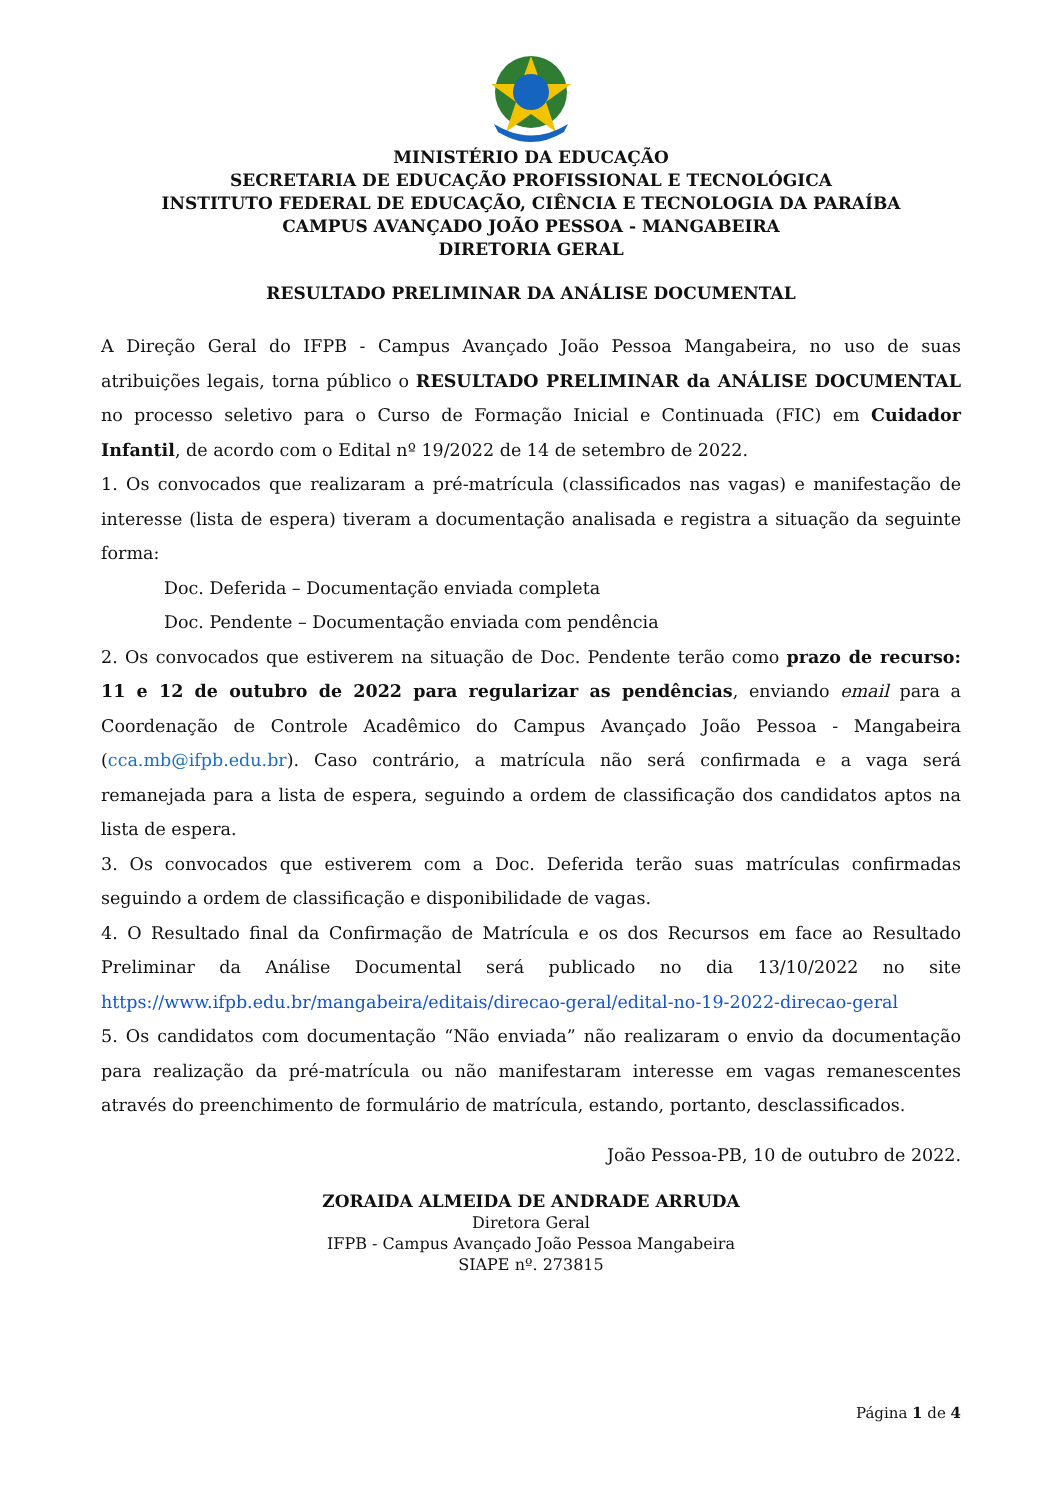MINISTÉRIO DA EDUCAÇÃO
SECRETARIA DE EDUCAÇÃO PROFISSIONAL E TECNOLÓGICA
INSTITUTO FEDERAL DE EDUCAÇÃO, CIÊNCIA E TECNOLOGIA DA PARAÍBA
CAMPUS AVANÇADO JOÃO PESSOA - MANGABEIRA
DIRETORIA GERAL
RESULTADO PRELIMINAR DA ANÁLISE DOCUMENTAL
A Direção Geral do IFPB - Campus Avançado João Pessoa Mangabeira, no uso de suas atribuições legais, torna público o RESULTADO PRELIMINAR da ANÁLISE DOCUMENTAL no processo seletivo para o Curso de Formação Inicial e Continuada (FIC) em Cuidador Infantil, de acordo com o Edital nº 19/2022 de 14 de setembro de 2022.
1. Os convocados que realizaram a pré-matrícula (classificados nas vagas) e manifestação de interesse (lista de espera) tiveram a documentação analisada e registra a situação da seguinte forma:
Doc. Deferida – Documentação enviada completa
Doc. Pendente – Documentação enviada com pendência
2. Os convocados que estiverem na situação de Doc. Pendente terão como prazo de recurso: 11 e 12 de outubro de 2022 para regularizar as pendências, enviando email para a Coordenação de Controle Acadêmico do Campus Avançado João Pessoa - Mangabeira (cca.mb@ifpb.edu.br). Caso contrário, a matrícula não será confirmada e a vaga será remanejada para a lista de espera, seguindo a ordem de classificação dos candidatos aptos na lista de espera.
3. Os convocados que estiverem com a Doc. Deferida terão suas matrículas confirmadas seguindo a ordem de classificação e disponibilidade de vagas.
4. O Resultado final da Confirmação de Matrícula e os dos Recursos em face ao Resultado Preliminar da Análise Documental será publicado no dia 13/10/2022 no site https://www.ifpb.edu.br/mangabeira/editais/direcao-geral/edital-no-19-2022-direcao-geral
5. Os candidatos com documentação “Não enviada” não realizaram o envio da documentação para realização da pré-matrícula ou não manifestaram interesse em vagas remanescentes através do preenchimento de formulário de matrícula, estando, portanto, desclassificados.
João Pessoa-PB, 10 de outubro de 2022.
ZORAIDA ALMEIDA DE ANDRADE ARRUDA
Diretora Geral
IFPB - Campus Avançado João Pessoa Mangabeira
SIAPE nº. 273815
Página 1 de 4